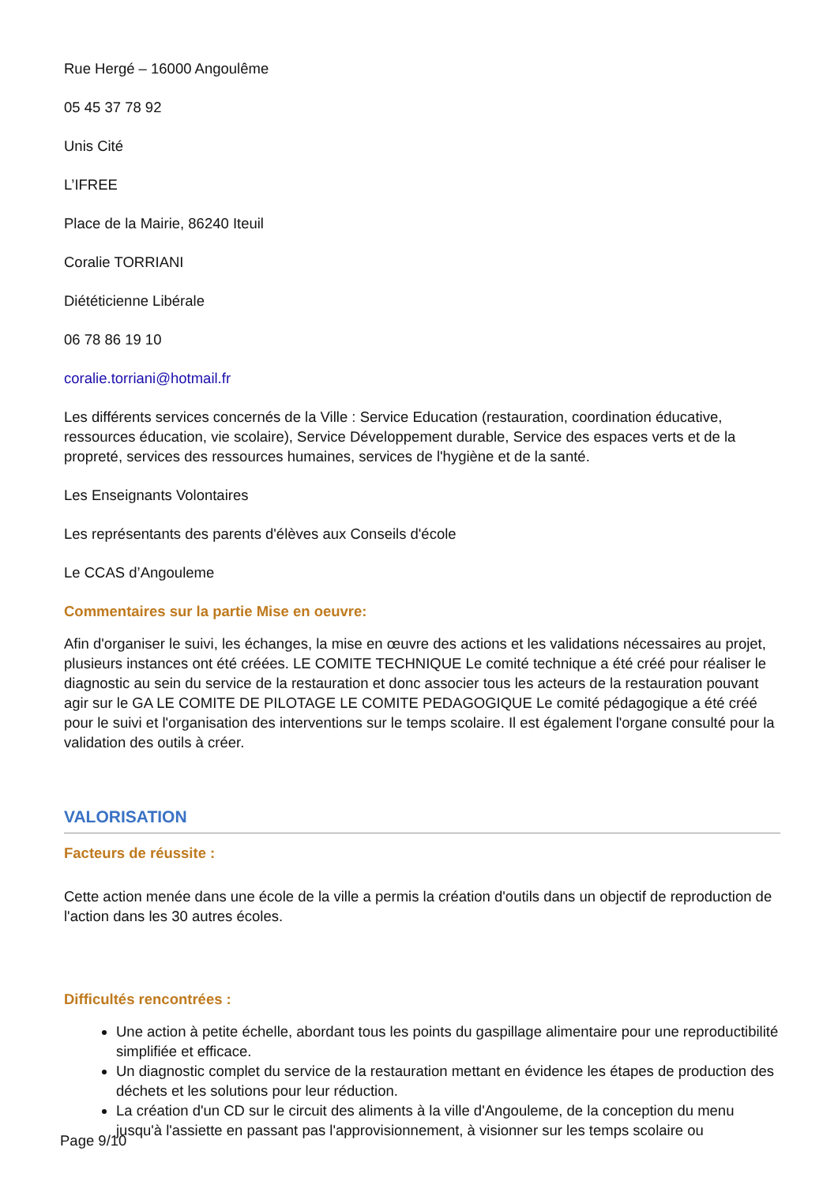Rue Hergé – 16000 Angoulême
05 45 37 78 92
Unis Cité
L’IFREE
Place de la Mairie, 86240 Iteuil
Coralie TORRIANI
Diététicienne Libérale
06 78 86 19 10
coralie.torriani@hotmail.fr
Les différents services concernés de la Ville : Service Education (restauration, coordination éducative, ressources éducation, vie scolaire), Service Développement durable, Service des espaces verts et de la propreté, services des ressources humaines, services de l'hygiène et de la santé.
Les Enseignants Volontaires
Les représentants des parents d'élèves aux Conseils d'école
Le CCAS d’Angouleme
Commentaires sur la partie Mise en oeuvre:
Afin d'organiser le suivi, les échanges, la mise en œuvre des actions et les validations nécessaires au projet, plusieurs instances ont été créées. LE COMITE TECHNIQUE Le comité technique a été créé pour réaliser le diagnostic au sein du service de la restauration et donc associer tous les acteurs de la restauration pouvant agir sur le GA LE COMITE DE PILOTAGE LE COMITE PEDAGOGIQUE Le comité pédagogique a été créé pour le suivi et l'organisation des interventions sur le temps scolaire. Il est également l'organe consulté pour la validation des outils à créer.
VALORISATION
Facteurs de réussite :
Cette action menée dans une école de la ville a permis la création d'outils dans un objectif de reproduction de l'action dans les 30 autres écoles.
Difficultés rencontrées :
Une action à petite échelle, abordant tous les points du gaspillage alimentaire pour une reproductibilité simplifiée et efficace.
Un diagnostic complet du service de la restauration mettant en évidence les étapes de production des déchets et les solutions pour leur réduction.
La création d'un CD sur le circuit des aliments à la ville d'Angouleme, de la conception du menu jusqu'à l'assiette en passant pas l'approvisionnement, à visionner sur les temps scolaire ou
Page 9/10